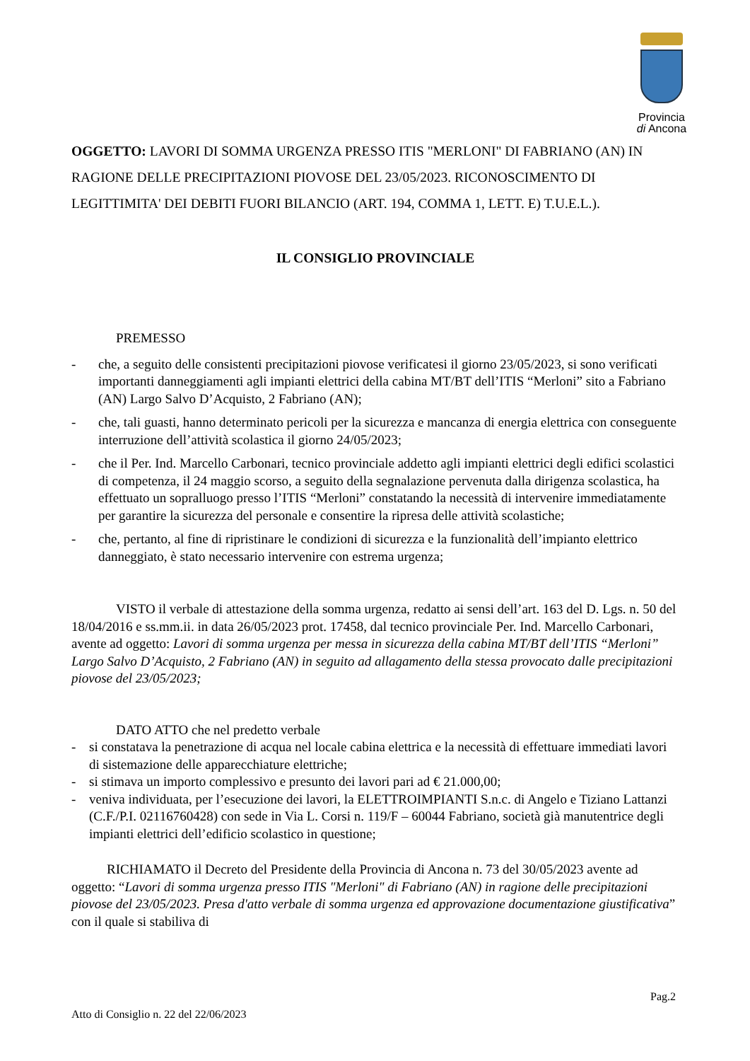Provincia
di Ancona
OGGETTO: LAVORI DI SOMMA URGENZA PRESSO ITIS "MERLONI" DI FABRIANO (AN) IN RAGIONE DELLE PRECIPITAZIONI PIOVOSE DEL 23/05/2023. RICONOSCIMENTO DI LEGITTIMITA' DEI DEBITI FUORI BILANCIO (ART. 194, COMMA 1, LETT. E) T.U.E.L.).
IL CONSIGLIO PROVINCIALE
PREMESSO
- che, a seguito delle consistenti precipitazioni piovose verificatesi il giorno 23/05/2023, si sono verificati importanti danneggiamenti agli impianti elettrici della cabina MT/BT dell’ITIS “Merloni” sito a Fabriano (AN) Largo Salvo D’Acquisto, 2 Fabriano (AN);
- che, tali guasti, hanno determinato pericoli per la sicurezza e mancanza di energia elettrica con conseguente interruzione dell’attività scolastica il giorno 24/05/2023;
- che il Per. Ind. Marcello Carbonari, tecnico provinciale addetto agli impianti elettrici degli edifici scolastici di competenza, il 24 maggio scorso, a seguito della segnalazione pervenuta dalla dirigenza scolastica, ha effettuato un sopralluogo presso l’ITIS “Merloni” constatando la necessità di intervenire immediatamente per garantire la sicurezza del personale e consentire la ripresa delle attività scolastiche;
- che, pertanto, al fine di ripristinare le condizioni di sicurezza e la funzionalità dell’impianto elettrico danneggiato, è stato necessario intervenire con estrema urgenza;
VISTO il verbale di attestazione della somma urgenza, redatto ai sensi dell’art. 163 del D. Lgs. n. 50 del 18/04/2016 e ss.mm.ii. in data 26/05/2023 prot. 17458, dal tecnico provinciale Per. Ind. Marcello Carbonari, avente ad oggetto: Lavori di somma urgenza per messa in sicurezza della cabina MT/BT dell’ITIS “Merloni” Largo Salvo D’Acquisto, 2 Fabriano (AN) in seguito ad allagamento della stessa provocato dalle precipitazioni piovose del 23/05/2023;
DATO ATTO che nel predetto verbale
- si constatava la penetrazione di acqua nel locale cabina elettrica e la necessità di effettuare immediati lavori di sistemazione delle apparecchiature elettriche;
- si stimava un importo complessivo e presunto dei lavori pari ad € 21.000,00;
- veniva individuata, per l’esecuzione dei lavori, la ELETTROIMPIANTI S.n.c. di Angelo e Tiziano Lattanzi (C.F./P.I. 02116760428) con sede in Via L. Corsi n. 119/F – 60044 Fabriano, società già manutentrice degli impianti elettrici dell’edificio scolastico in questione;
RICHIAMATO il Decreto del Presidente della Provincia di Ancona n. 73 del 30/05/2023 avente ad oggetto: “Lavori di somma urgenza presso ITIS "Merloni" di Fabriano (AN) in ragione delle precipitazioni piovose del 23/05/2023. Presa d'atto verbale di somma urgenza ed approvazione documentazione giustificativa” con il quale si stabiliva di
Pag.2
Atto di Consiglio n. 22 del 22/06/2023